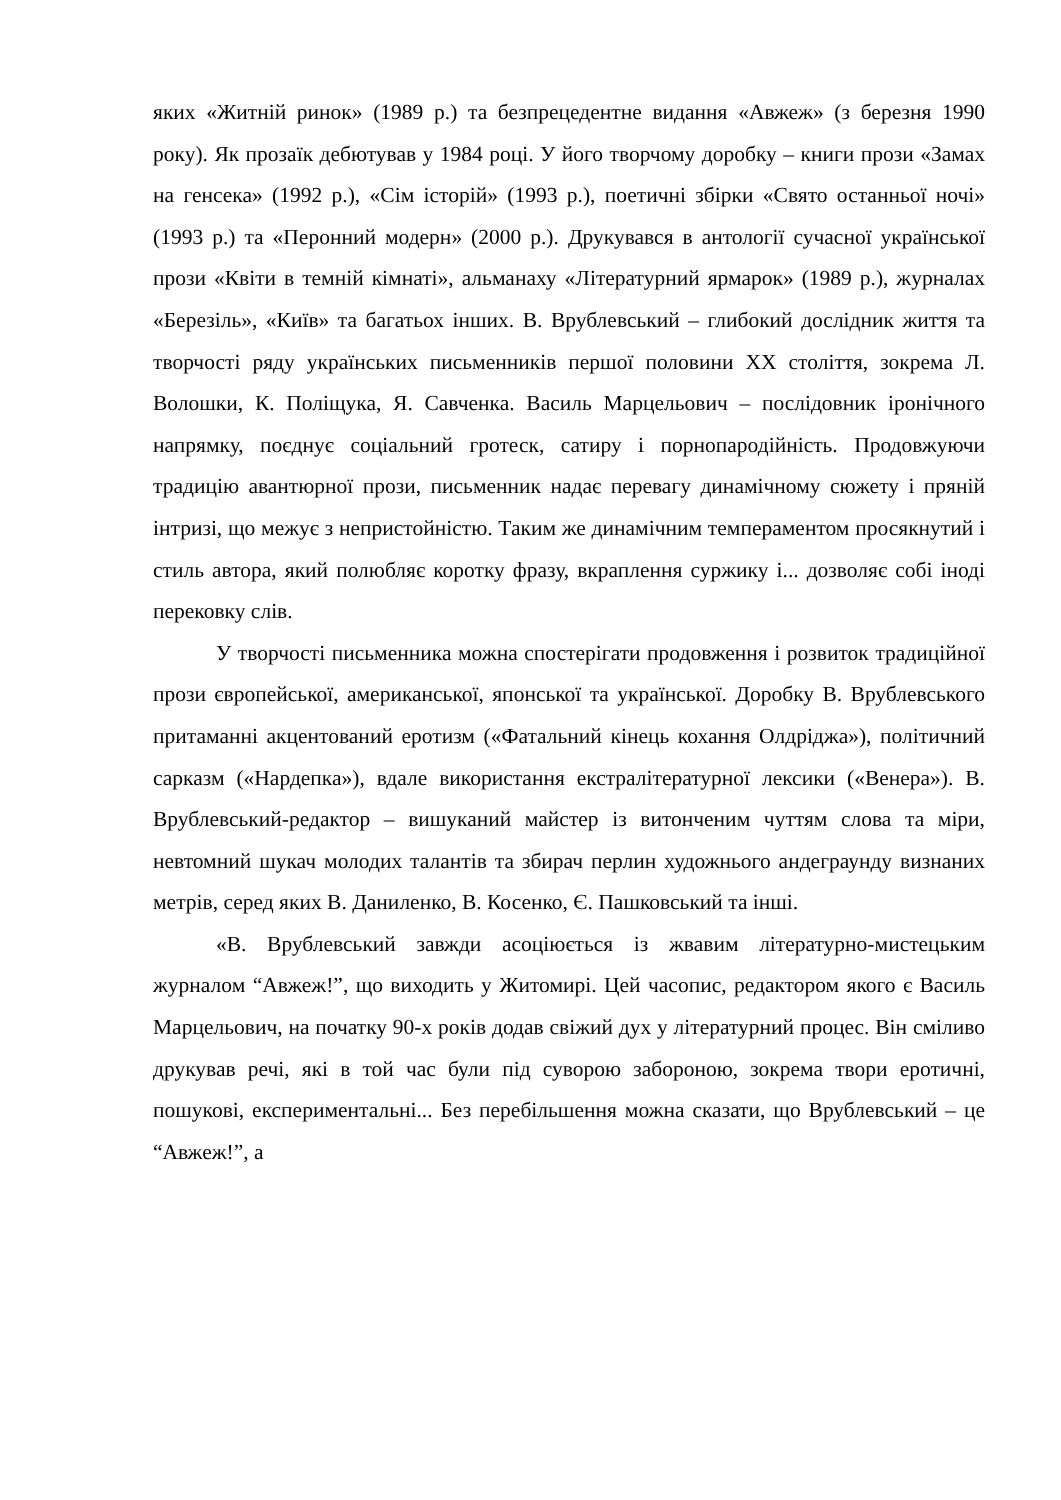яких «Житній ринок» (1989 р.) та безпрецедентне видання «Авжеж» (з березня 1990 року). Як прозаїк дебютував у 1984 році. У його творчому доробку – книги прози «Замах на генсека» (1992 р.), «Сім історій» (1993 р.), поетичні збірки «Свято останньої ночі» (1993 р.) та «Перонний модерн» (2000 р.). Друкувався в антології сучасної української прози «Квіти в темній кімнаті», альманаху «Літературний ярмарок» (1989 р.), журналах «Березіль», «Київ» та багатьох інших. В. Врублевський – глибокий дослідник життя та творчості ряду українських письменників першої половини ХХ століття, зокрема Л. Волошки, К. Поліщука, Я. Савченка. Василь Марцельович – послідовник іронічного напрямку, поєднує соціальний гротеск, сатиру і порнопародійність. Продовжуючи традицію авантюрної прози, письменник надає перевагу динамічному сюжету і пряній інтризі, що межує з непристойністю. Таким же динамічним темпераментом просякнутий і стиль автора, який полюбляє коротку фразу, вкраплення суржику і... дозволяє собі іноді перековку слів.
У творчості письменника можна спостерігати продовження і розвиток традиційної прози європейської, американської, японської та української. Доробку В. Врублевського притаманні акцентований еротизм («Фатальний кінець кохання Олдріджа»), політичний сарказм («Нардепка»), вдале використання екстралітературної лексики («Венера»). В. Врублевський-редактор – вишуканий майстер із витонченим чуттям слова та міри, невтомний шукач молодих талантів та збирач перлин художнього андеграунду визнаних метрів, серед яких В. Даниленко, В. Косенко, Є. Пашковський та інші.
«В. Врублевський завжди асоціюється із жвавим літературно-мистецьким журналом “Авжеж!”, що виходить у Житомирі. Цей часопис, редактором якого є Василь Марцельович, на початку 90-х років додав свіжий дух у літературний процес. Він сміливо друкував речі, які в той час були під суворою забороною, зокрема твори еротичні, пошукові, експериментальні... Без перебільшення можна сказати, що Врублевський – це “Авжеж!”, а